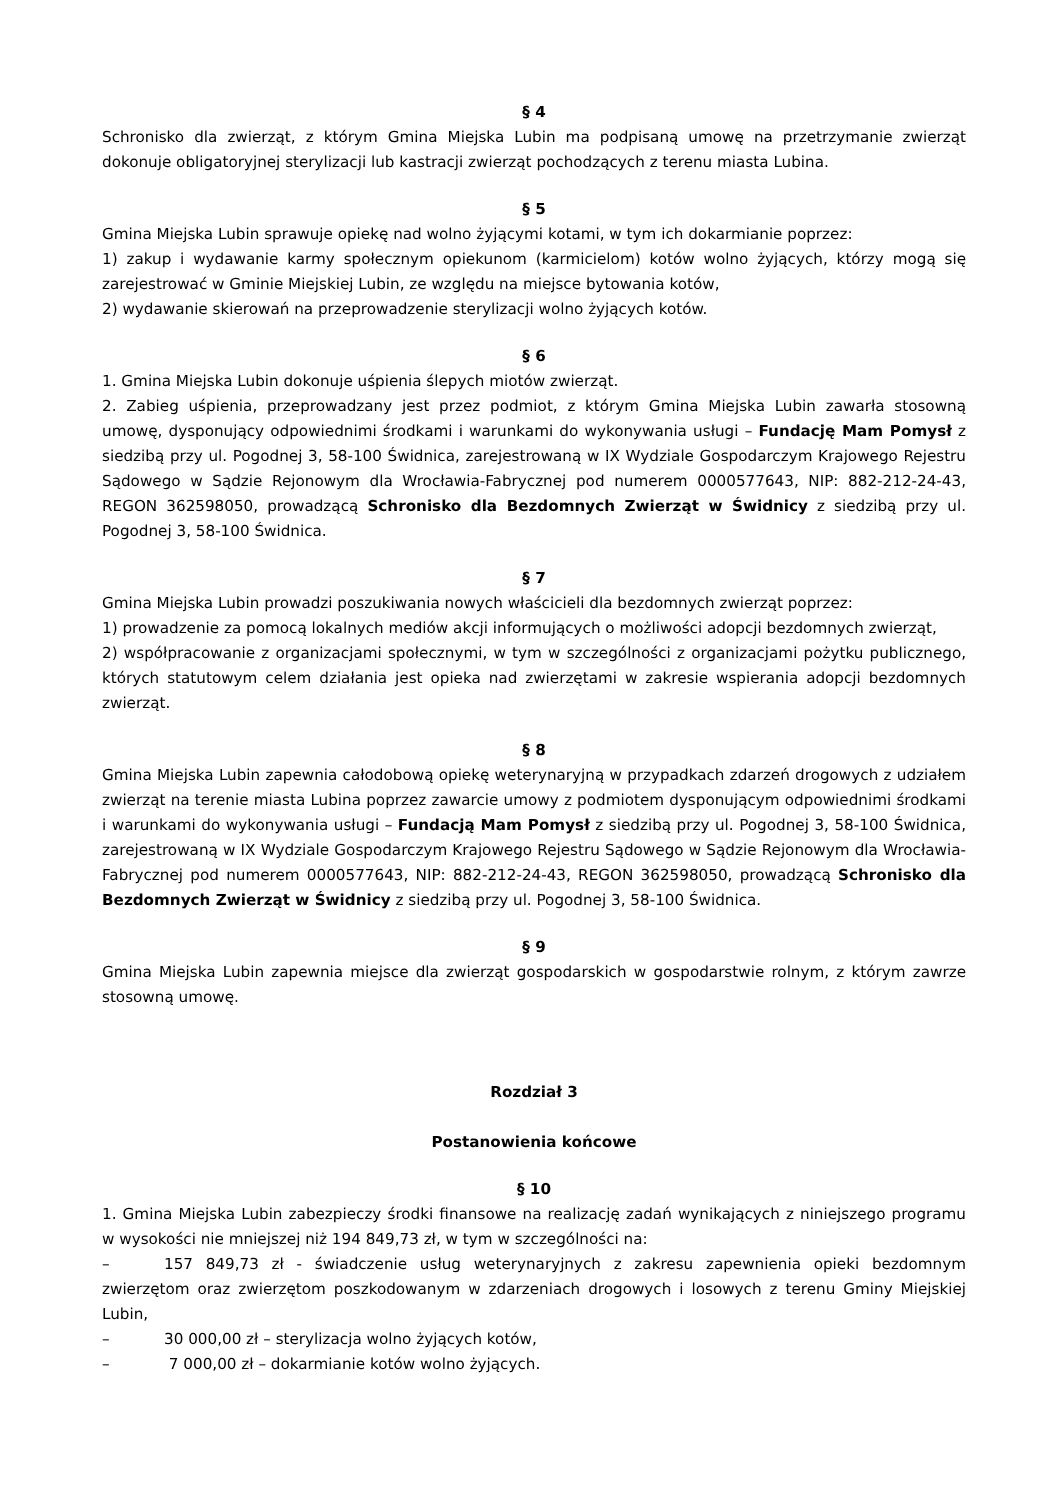§ 4
Schronisko dla zwierząt, z którym Gmina Miejska Lubin ma podpisaną umowę na przetrzymanie zwierząt dokonuje obligatoryjnej sterylizacji lub kastracji zwierząt pochodzących z terenu miasta Lubina.
§ 5
Gmina Miejska Lubin sprawuje opiekę nad wolno żyjącymi kotami, w tym ich dokarmianie poprzez:
1) zakup i wydawanie karmy społecznym opiekunom (karmicielom) kotów wolno żyjących, którzy mogą się zarejestrować w Gminie Miejskiej Lubin, ze względu na miejsce bytowania kotów,
2) wydawanie skierowań na przeprowadzenie sterylizacji wolno żyjących kotów.
§ 6
1. Gmina Miejska Lubin dokonuje uśpienia ślepych miotów zwierząt.
2. Zabieg uśpienia, przeprowadzany jest przez podmiot, z którym Gmina Miejska Lubin zawarła stosowną umowę, dysponujący odpowiednimi środkami i warunkami do wykonywania usługi – Fundację Mam Pomysł z siedzibą przy ul. Pogodnej 3, 58-100 Świdnica, zarejestrowaną w IX Wydziale Gospodarczym Krajowego Rejestru Sądowego w Sądzie Rejonowym dla Wrocławia-Fabrycznej pod numerem 0000577643, NIP: 882-212-24-43, REGON 362598050, prowadzącą Schronisko dla Bezdomnych Zwierząt w Świdnicy z siedzibą przy ul. Pogodnej 3, 58-100 Świdnica.
§ 7
Gmina Miejska Lubin prowadzi poszukiwania nowych właścicieli dla bezdomnych zwierząt poprzez:
1) prowadzenie za pomocą lokalnych mediów akcji informujących o możliwości adopcji bezdomnych zwierząt,
2) współpracowanie z organizacjami społecznymi, w tym w szczególności z organizacjami pożytku publicznego, których statutowym celem działania jest opieka nad zwierzętami w zakresie wspierania adopcji bezdomnych zwierząt.
§ 8
Gmina Miejska Lubin zapewnia całodobową opiekę weterynaryjną w przypadkach zdarzeń drogowych z udziałem zwierząt na terenie miasta Lubina poprzez zawarcie umowy z podmiotem dysponującym odpowiednimi środkami i warunkami do wykonywania usługi – Fundacją Mam Pomysł z siedzibą przy ul. Pogodnej 3, 58-100 Świdnica, zarejestrowaną w IX Wydziale Gospodarczym Krajowego Rejestru Sądowego w Sądzie Rejonowym dla Wrocławia-Fabrycznej pod numerem 0000577643, NIP: 882-212-24-43, REGON 362598050, prowadzącą Schronisko dla Bezdomnych Zwierząt w Świdnicy z siedzibą przy ul. Pogodnej 3, 58-100 Świdnica.
§ 9
Gmina Miejska Lubin zapewnia miejsce dla zwierząt gospodarskich w gospodarstwie rolnym, z którym zawrze stosowną umowę.
Rozdział 3
Postanowienia końcowe
§ 10
1. Gmina Miejska Lubin zabezpieczy środki finansowe na realizację zadań wynikających z niniejszego programu w wysokości nie mniejszej niż 194 849,73 zł, w tym w szczególności na:
– 157 849,73 zł - świadczenie usług weterynaryjnych z zakresu zapewnienia opieki bezdomnym zwierzętom oraz zwierzętom poszkodowanym w zdarzeniach drogowych i losowych z terenu Gminy Miejskiej Lubin,
– 30 000,00 zł – sterylizacja wolno żyjących kotów,
– 7 000,00 zł – dokarmianie kotów wolno żyjących.